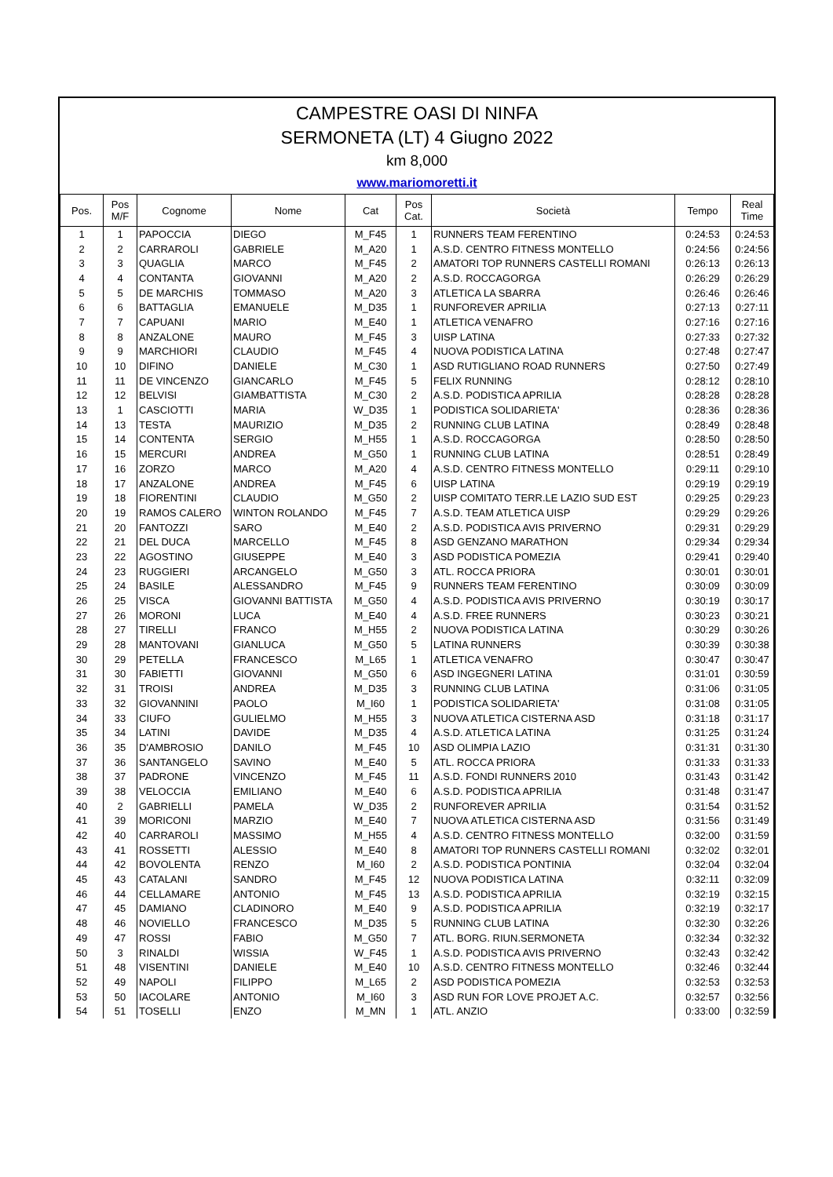CAMPESTRE OASI DI NINFA
SERMONETA (LT) 4 Giugno 2022
km 8,000
www.mariomoretti.it
| Pos. | Pos M/F | Cognome | Nome | Cat | Pos Cat. | Società | Tempo | Real Time |
| --- | --- | --- | --- | --- | --- | --- | --- | --- |
| 1 | 1 | PAPOCCIA | DIEGO | M_F45 | 1 | RUNNERS TEAM FERENTINO | 0:24:53 | 0:24:53 |
| 2 | 2 | CARRAROLI | GABRIELE | M_A20 | 1 | A.S.D. CENTRO FITNESS MONTELLO | 0:24:56 | 0:24:56 |
| 3 | 3 | QUAGLIA | MARCO | M_F45 | 2 | AMATORI TOP RUNNERS CASTELLI ROMANI | 0:26:13 | 0:26:13 |
| 4 | 4 | CONTANTA | GIOVANNI | M_A20 | 2 | A.S.D. ROCCAGORGA | 0:26:29 | 0:26:29 |
| 5 | 5 | DE MARCHIS | TOMMASO | M_A20 | 3 | ATLETICA LA SBARRA | 0:26:46 | 0:26:46 |
| 6 | 6 | BATTAGLIA | EMANUELE | M_D35 | 1 | RUNFOREVER APRILIA | 0:27:13 | 0:27:11 |
| 7 | 7 | CAPUANI | MARIO | M_E40 | 1 | ATLETICA VENAFRO | 0:27:16 | 0:27:16 |
| 8 | 8 | ANZALONE | MAURO | M_F45 | 3 | UISP LATINA | 0:27:33 | 0:27:32 |
| 9 | 9 | MARCHIORI | CLAUDIO | M_F45 | 4 | NUOVA PODISTICA LATINA | 0:27:48 | 0:27:47 |
| 10 | 10 | DIFINO | DANIELE | M_C30 | 1 | ASD RUTIGLIANO ROAD RUNNERS | 0:27:50 | 0:27:49 |
| 11 | 11 | DE VINCENZO | GIANCARLO | M_F45 | 5 | FELIX RUNNING | 0:28:12 | 0:28:10 |
| 12 | 12 | BELVISI | GIAMBATTISTA | M_C30 | 2 | A.S.D. PODISTICA APRILIA | 0:28:28 | 0:28:28 |
| 13 | 1 | CASCIOTTI | MARIA | W_D35 | 1 | PODISTICA SOLIDARIETA' | 0:28:36 | 0:28:36 |
| 14 | 13 | TESTA | MAURIZIO | M_D35 | 2 | RUNNING CLUB LATINA | 0:28:49 | 0:28:48 |
| 15 | 14 | CONTENTA | SERGIO | M_H55 | 1 | A.S.D. ROCCAGORGA | 0:28:50 | 0:28:50 |
| 16 | 15 | MERCURI | ANDREA | M_G50 | 1 | RUNNING CLUB LATINA | 0:28:51 | 0:28:49 |
| 17 | 16 | ZORZO | MARCO | M_A20 | 4 | A.S.D. CENTRO FITNESS MONTELLO | 0:29:11 | 0:29:10 |
| 18 | 17 | ANZALONE | ANDREA | M_F45 | 6 | UISP LATINA | 0:29:19 | 0:29:19 |
| 19 | 18 | FIORENTINI | CLAUDIO | M_G50 | 2 | UISP COMITATO TERR.LE LAZIO SUD EST | 0:29:25 | 0:29:23 |
| 20 | 19 | RAMOS CALERO | WINTON ROLANDO | M_F45 | 7 | A.S.D. TEAM ATLETICA UISP | 0:29:29 | 0:29:26 |
| 21 | 20 | FANTOZZI | SARO | M_E40 | 2 | A.S.D. PODISTICA AVIS PRIVERNO | 0:29:31 | 0:29:29 |
| 22 | 21 | DEL DUCA | MARCELLO | M_F45 | 8 | ASD GENZANO MARATHON | 0:29:34 | 0:29:34 |
| 23 | 22 | AGOSTINO | GIUSEPPE | M_E40 | 3 | ASD PODISTICA POMEZIA | 0:29:41 | 0:29:40 |
| 24 | 23 | RUGGIERI | ARCANGELO | M_G50 | 3 | ATL. ROCCA PRIORA | 0:30:01 | 0:30:01 |
| 25 | 24 | BASILE | ALESSANDRO | M_F45 | 9 | RUNNERS TEAM FERENTINO | 0:30:09 | 0:30:09 |
| 26 | 25 | VISCA | GIOVANNI BATTISTA | M_G50 | 4 | A.S.D. PODISTICA AVIS PRIVERNO | 0:30:19 | 0:30:17 |
| 27 | 26 | MORONI | LUCA | M_E40 | 4 | A.S.D. FREE RUNNERS | 0:30:23 | 0:30:21 |
| 28 | 27 | TIRELLI | FRANCO | M_H55 | 2 | NUOVA PODISTICA LATINA | 0:30:29 | 0:30:26 |
| 29 | 28 | MANTOVANI | GIANLUCA | M_G50 | 5 | LATINA RUNNERS | 0:30:39 | 0:30:38 |
| 30 | 29 | PETELLA | FRANCESCO | M_L65 | 1 | ATLETICA VENAFRO | 0:30:47 | 0:30:47 |
| 31 | 30 | FABIETTI | GIOVANNI | M_G50 | 6 | ASD INGEGNERI LATINA | 0:31:01 | 0:30:59 |
| 32 | 31 | TROISI | ANDREA | M_D35 | 3 | RUNNING CLUB LATINA | 0:31:06 | 0:31:05 |
| 33 | 32 | GIOVANNINI | PAOLO | M_I60 | 1 | PODISTICA SOLIDARIETA' | 0:31:08 | 0:31:05 |
| 34 | 33 | CIUFO | GULIELMO | M_H55 | 3 | NUOVA ATLETICA CISTERNA ASD | 0:31:18 | 0:31:17 |
| 35 | 34 | LATINI | DAVIDE | M_D35 | 4 | A.S.D. ATLETICA LATINA | 0:31:25 | 0:31:24 |
| 36 | 35 | D'AMBROSIO | DANILO | M_F45 | 10 | ASD OLIMPIA LAZIO | 0:31:31 | 0:31:30 |
| 37 | 36 | SANTANGELO | SAVINO | M_E40 | 5 | ATL. ROCCA PRIORA | 0:31:33 | 0:31:33 |
| 38 | 37 | PADRONE | VINCENZO | M_F45 | 11 | A.S.D. FONDI RUNNERS 2010 | 0:31:43 | 0:31:42 |
| 39 | 38 | VELOCCIA | EMILIANO | M_E40 | 6 | A.S.D. PODISTICA APRILIA | 0:31:48 | 0:31:47 |
| 40 | 2 | GABRIELLI | PAMELA | W_D35 | 2 | RUNFOREVER APRILIA | 0:31:54 | 0:31:52 |
| 41 | 39 | MORICONI | MARZIO | M_E40 | 7 | NUOVA ATLETICA CISTERNA ASD | 0:31:56 | 0:31:49 |
| 42 | 40 | CARRAROLI | MASSIMO | M_H55 | 4 | A.S.D. CENTRO FITNESS MONTELLO | 0:32:00 | 0:31:59 |
| 43 | 41 | ROSSETTI | ALESSIO | M_E40 | 8 | AMATORI TOP RUNNERS CASTELLI ROMANI | 0:32:02 | 0:32:01 |
| 44 | 42 | BOVOLENTA | RENZO | M_I60 | 2 | A.S.D. PODISTICA PONTINIA | 0:32:04 | 0:32:04 |
| 45 | 43 | CATALANI | SANDRO | M_F45 | 12 | NUOVA PODISTICA LATINA | 0:32:11 | 0:32:09 |
| 46 | 44 | CELLAMARE | ANTONIO | M_F45 | 13 | A.S.D. PODISTICA APRILIA | 0:32:19 | 0:32:15 |
| 47 | 45 | DAMIANO | CLADINORO | M_E40 | 9 | A.S.D. PODISTICA APRILIA | 0:32:19 | 0:32:17 |
| 48 | 46 | NOVIELLO | FRANCESCO | M_D35 | 5 | RUNNING CLUB LATINA | 0:32:30 | 0:32:26 |
| 49 | 47 | ROSSI | FABIO | M_G50 | 7 | ATL. BORG. RIUN.SERMONETA | 0:32:34 | 0:32:32 |
| 50 | 3 | RINALDI | WISSIA | W_F45 | 1 | A.S.D. PODISTICA AVIS PRIVERNO | 0:32:43 | 0:32:42 |
| 51 | 48 | VISENTINI | DANIELE | M_E40 | 10 | A.S.D. CENTRO FITNESS MONTELLO | 0:32:46 | 0:32:44 |
| 52 | 49 | NAPOLI | FILIPPO | M_L65 | 2 | ASD PODISTICA POMEZIA | 0:32:53 | 0:32:53 |
| 53 | 50 | IACOLARE | ANTONIO | M_I60 | 3 | ASD RUN FOR LOVE PROJET A.C. | 0:32:57 | 0:32:56 |
| 54 | 51 | TOSELLI | ENZO | M_MN | 1 | ATL. ANZIO | 0:33:00 | 0:32:59 |